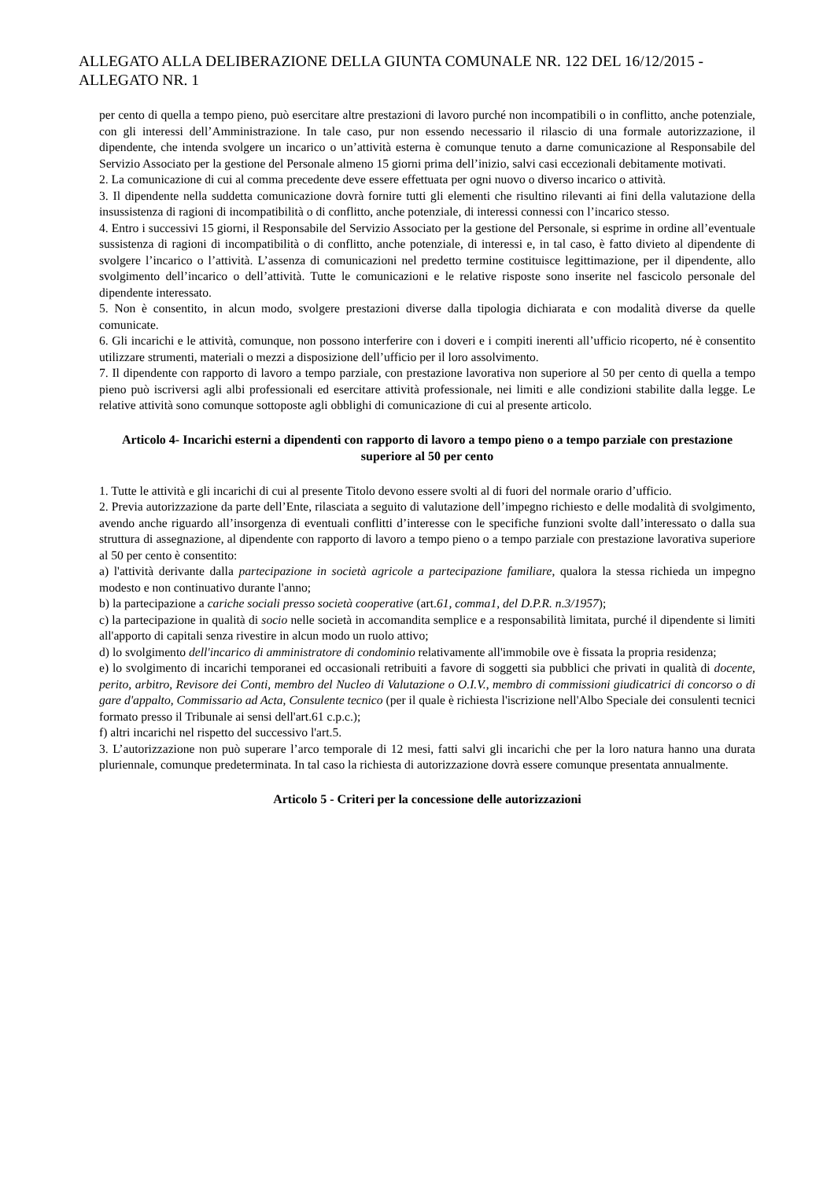ALLEGATO ALLA DELIBERAZIONE DELLA GIUNTA COMUNALE NR. 122 DEL 16/12/2015 - ALLEGATO NR. 1
per cento di quella a tempo pieno, può esercitare altre prestazioni di lavoro purché non incompatibili o in conflitto, anche potenziale, con gli interessi dell’Amministrazione. In tale caso, pur non essendo necessario il rilascio di una formale autorizzazione, il dipendente, che intenda svolgere un incarico o un’attività esterna è comunque tenuto a darne comunicazione al Responsabile del Servizio Associato per la gestione del Personale almeno 15 giorni prima dell’inizio, salvi casi eccezionali debitamente motivati.
2. La comunicazione di cui al comma precedente deve essere effettuata per ogni nuovo o diverso incarico o attività.
3. Il dipendente nella suddetta comunicazione dovrà fornire tutti gli elementi che risultino rilevanti ai fini della valutazione della insussistenza di ragioni di incompatibilità o di conflitto, anche potenziale, di interessi connessi con l’incarico stesso.
4. Entro i successivi 15 giorni, il Responsabile del Servizio Associato per la gestione del Personale, si esprime in ordine all’eventuale sussistenza di ragioni di incompatibilità o di conflitto, anche potenziale, di interessi e, in tal caso, è fatto divieto al dipendente di svolgere l’incarico o l’attività. L’assenza di comunicazioni nel predetto termine costituisce legittimazione, per il dipendente, allo svolgimento dell’incarico o dell’attività. Tutte le comunicazioni e le relative risposte sono inserite nel fascicolo personale del dipendente interessato.
5. Non è consentito, in alcun modo, svolgere prestazioni diverse dalla tipologia dichiarata e con modalità diverse da quelle comunicate.
6. Gli incarichi e le attività, comunque, non possono interferire con i doveri e i compiti inerenti all’ufficio ricoperto, né è consentito utilizzare strumenti, materiali o mezzi a disposizione dell’ufficio per il loro assolvimento.
7. Il dipendente con rapporto di lavoro a tempo parziale, con prestazione lavorativa non superiore al 50 per cento di quella a tempo pieno può iscriversi agli albi professionali ed esercitare attività professionale, nei limiti e alle condizioni stabilite dalla legge. Le relative attività sono comunque sottoposte agli obblighi di comunicazione di cui al presente articolo.
Articolo 4- Incarichi esterni a dipendenti con rapporto di lavoro a tempo pieno o a tempo parziale con prestazione superiore al 50 per cento
1. Tutte le attività e gli incarichi di cui al presente Titolo devono essere svolti al di fuori del normale orario d’ufficio.
2. Previa autorizzazione da parte dell’Ente, rilasciata a seguito di valutazione dell’impegno richiesto e delle modalità di svolgimento, avendo anche riguardo all’insorgenza di eventuali conflitti d’interesse con le specifiche funzioni svolte dall’interessato o dalla sua struttura di assegnazione, al dipendente con rapporto di lavoro a tempo pieno o a tempo parziale con prestazione lavorativa superiore al 50 per cento è consentito:
a) l'attività derivante dalla partecipazione in società agricole a partecipazione familiare, qualora la stessa richieda un impegno modesto e non continuativo durante l'anno;
b) la partecipazione a cariche sociali presso società cooperative (art.61, comma1, del D.P.R. n.3/1957);
c) la partecipazione in qualità di socio nelle società in accomandita semplice e a responsabilità limitata, purché il dipendente si limiti all'apporto di capitali senza rivestire in alcun modo un ruolo attivo;
d) lo svolgimento dell'incarico di amministratore di condominio relativamente all'immobile ove è fissata la propria residenza;
e) lo svolgimento di incarichi temporanei ed occasionali retribuiti a favore di soggetti sia pubblici che privati in qualità di docente, perito, arbitro, Revisore dei Conti, membro del Nucleo di Valutazione o O.I.V., membro di commissioni giudicatrici di concorso o di gare d'appalto, Commissario ad Acta, Consulente tecnico (per il quale è richiesta l'iscrizione nell'Albo Speciale dei consulenti tecnici formato presso il Tribunale ai sensi dell'art.61 c.p.c.);
f) altri incarichi nel rispetto del successivo l'art.5.
3. L’autorizzazione non può superare l’arco temporale di 12 mesi, fatti salvi gli incarichi che per la loro natura hanno una durata pluriennale, comunque predeterminata. In tal caso la richiesta di autorizzazione dovrà essere comunque presentata annualmente.
Articolo 5 - Criteri per la concessione delle autorizzazioni